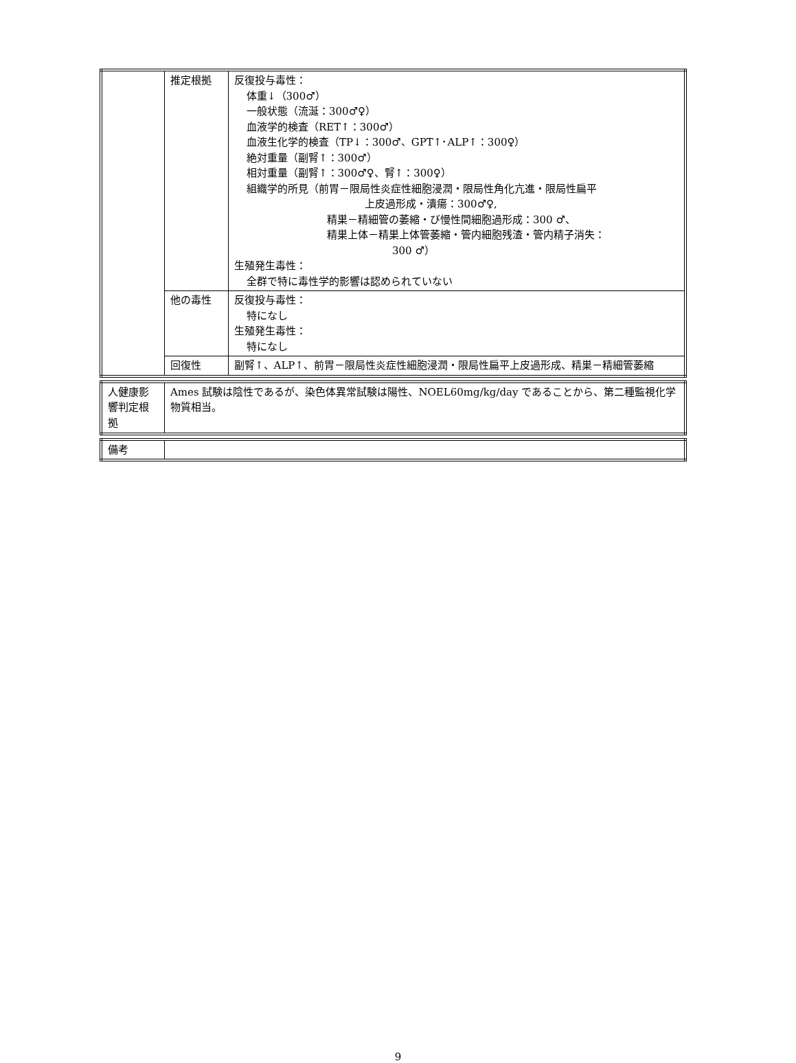| | 推定根拠 | 反復投与毒性： 体重↓（300♂） 一般状態（流涎：300♂♀） 血液学的検査（RET↑：300♂） 血液生化学的検査（TP↓：300♂、GPT↑･ALP↑：300♀） 絶対重量（副腎↑：300♂） 相対重量（副腎↑：300♂♀、腎↑：300♀） 組織学的所見（前胃－限局性炎症性細胞浸潤・限局性角化亢進・限局性扁平 上皮過形成・潰瘍：300♂♀, 精巣－精細管の萎縮・び慢性間細胞過形成：300 ♂、 精巣上体－精巣上体管萎縮・管内細胞残渣・管内精子消失： 300 ♂） 生殖発生毒性： 全群で特に毒性学的影響は認められていない |
| | 他の毒性 | 反復投与毒性： 特になし 生殖発生毒性： 特になし |
| | 回復性 | 副腎↑、ALP↑、前胃－限局性炎症性細胞浸潤・限局性扁平上皮過形成、精巣－精細管萎縮 |
| 人健康影響判定根拠 | Ames 試験は陰性であるが、染色体異常試験は陽性、NOEL60mg/kg/day であることから、第二種監視化学物質相当。 |
| 備考 | |
9